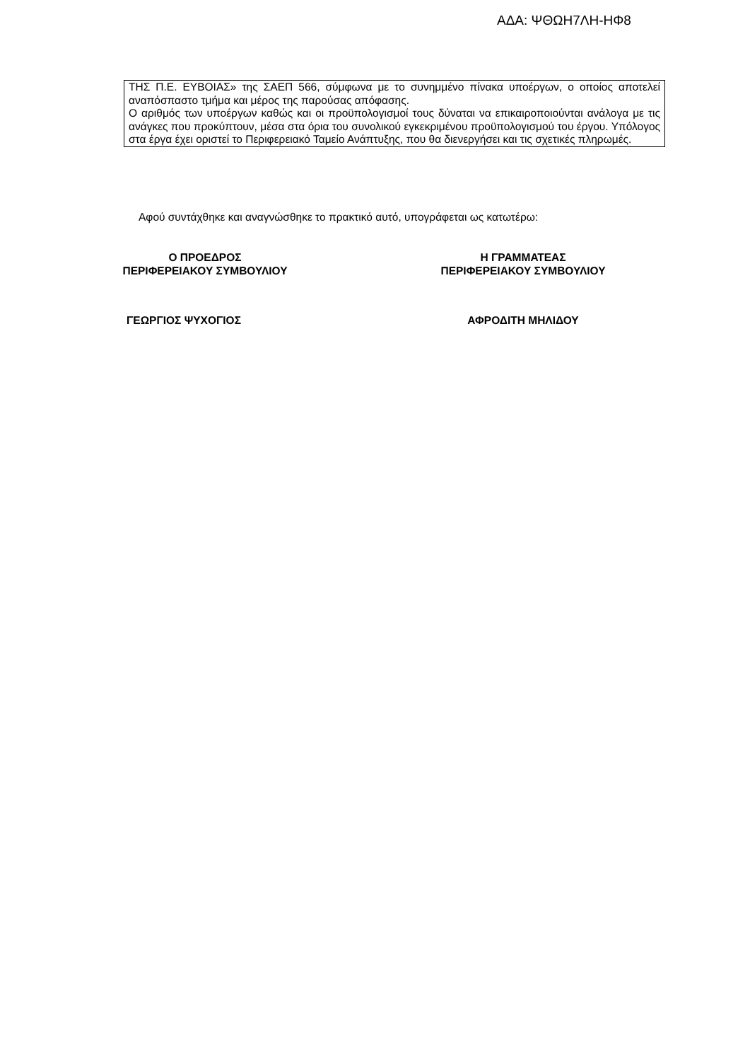ΑΔΑ: ΨΘΩΗ7ΛΗ-ΗΦ8
ΤΗΣ Π.Ε. ΕΥΒΟΙΑΣ» της ΣΑΕΠ 566, σύμφωνα με το συνημμένο πίνακα υποέργων, ο οποίος αποτελεί αναπόσπαστο τμήμα και μέρος της παρούσας απόφασης.
Ο αριθμός των υποέργων καθώς και οι προϋπολογισμοί τους δύναται να επικαιροποιούνται ανάλογα με τις ανάγκες που προκύπτουν, μέσα στα όρια του συνολικού εγκεκριμένου προϋπολογισμού του έργου. Υπόλογος στα έργα έχει οριστεί το Περιφερειακό Ταμείο Ανάπτυξης, που θα διενεργήσει και τις σχετικές πληρωμές.
Αφού συντάχθηκε και αναγνώσθηκε το πρακτικό αυτό, υπογράφεται ως κατωτέρω:
Ο ΠΡΟΕΔΡΟΣ
ΠΕΡΙΦΕΡΕΙΑΚΟΥ ΣΥΜΒΟΥΛΙΟΥ
Η ΓΡΑΜΜΑΤΕΑΣ
ΠΕΡΙΦΕΡΕΙΑΚΟΥ ΣΥΜΒΟΥΛΙΟΥ
ΓΕΩΡΓΙΟΣ ΨΥΧΟΓΙΟΣ ΑΦΡΟΔΙΤΗ ΜΗΛΙΔΟΥ